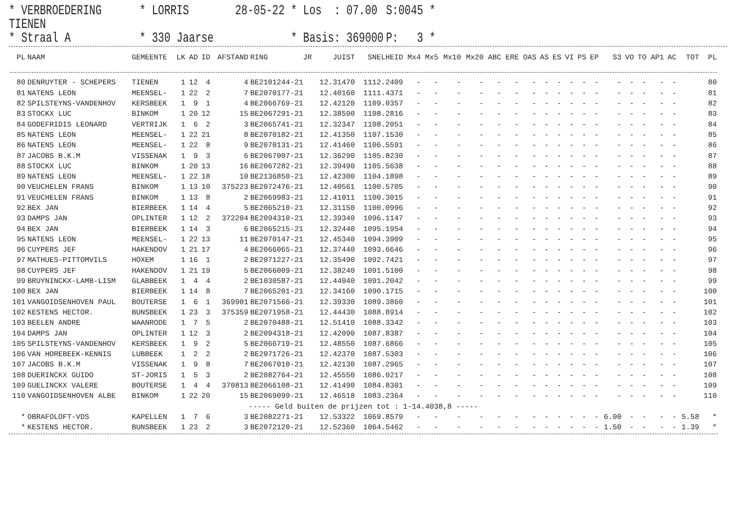* VERBROEDERING TIENEN
* LORRIS
28-05-22 * Los : 07.00
S:0045 *
* Straal A
* 330 Jaarse
* Basis: 369000
P: 3 *
| PL | NAAM | GEMEENTE | LK | AD | ID | AFSTAND | RING | JR | JUIST | SNELHEID | Mx4 | Mx5 | Mx10 | Mx20 | ABC | ERE | OAS | AS | ES | VI | PS | EP | S3 | VO | TO | AP1 | AC | TOT | PL |
| --- | --- | --- | --- | --- | --- | --- | --- | --- | --- | --- | --- | --- | --- | --- | --- | --- | --- | --- | --- | --- | --- | --- | --- | --- | --- | --- | --- | --- | --- |
| 80 | DENRUYTER - SCHEPERS | TIENEN | 1 | 12 | 4 | 4 | BE2101244-21 | | 12.31470 | 1112.2409 | - | - | - | - | - | - | - | - | - | - | - | - | - | - | - | - | - | | 80 |
| 81 | NATENS LEON | MEENSEL- | 1 | 22 | 2 | 7 | BE2070177-21 | | 12.40160 | 1111.4371 | - | - | - | - | - | - | - | - | - | - | - | - | - | - | - | - | - | | 81 |
| 82 | SPILSTEYNS-VANDENHOV | KERSBEEK | 1 | 9 | 1 | 4 | BE2066769-21 | | 12.42120 | 1109.0357 | - | - | - | - | - | - | - | - | - | - | - | - | - | - | - | - | - | | 82 |
| 83 | STOCKX LUC | BINKOM | 1 | 20 | 12 | 15 | BE2067291-21 | | 12.38590 | 1108.2816 | - | - | - | - | - | - | - | - | - | - | - | - | - | - | - | - | - | | 83 |
| 84 | GODEFRIDIS LEONARD | VERTRIJK | 1 | 6 | 2 | 3 | BE2065741-21 | | 12.32347 | 1108.2051 | - | - | - | - | - | - | - | - | - | - | - | - | - | - | - | - | - | | 84 |
| 85 | NATENS LEON | MEENSEL- | 1 | 22 | 21 | 8 | BE2070182-21 | | 12.41350 | 1107.1530 | - | - | - | - | - | - | - | - | - | - | - | - | - | - | - | - | - | | 85 |
| 86 | NATENS LEON | MEENSEL- | 1 | 22 | 8 | 9 | BE2070131-21 | | 12.41460 | 1106.5591 | - | - | - | - | - | - | - | - | - | - | - | - | - | - | - | - | - | | 86 |
| 87 | JACOBS B.K.M | VISSENAK | 1 | 9 | 3 | 6 | BE2067007-21 | | 12.36290 | 1105.8230 | - | - | - | - | - | - | - | - | - | - | - | - | - | - | - | - | - | | 87 |
| 88 | STOCKX LUC | BINKOM | 1 | 20 | 13 | 16 | BE2067282-21 | | 12.39490 | 1105.5638 | - | - | - | - | - | - | - | - | - | - | - | - | - | - | - | - | - | | 88 |
| 89 | NATENS LEON | MEENSEL- | 1 | 22 | 18 | 10 | BE2136850-21 | | 12.42300 | 1104.1898 | - | - | - | - | - | - | - | - | - | - | - | - | - | - | - | - | - | | 89 |
| 90 | VEUCHELEN FRANS | BINKOM | 1 | 13 | 10 | 375223 | BE2072476-21 | | 12.40561 | 1100.5705 | - | - | - | - | - | - | - | - | - | - | - | - | - | - | - | - | - | | 90 |
| 91 | VEUCHELEN FRANS | BINKOM | 1 | 13 | 8 | 2 | BE2069983-21 | | 12.41011 | 1100.3015 | - | - | - | - | - | - | - | - | - | - | - | - | - | - | - | - | - | | 91 |
| 92 | BEX JAN | BIERBEEK | 1 | 14 | 4 | 5 | BE2065210-21 | | 12.31150 | 1100.0996 | - | - | - | - | - | - | - | - | - | - | - | - | - | - | - | - | - | | 92 |
| 93 | DAMPS JAN | OPLINTER | 1 | 12 | 2 | 372204 | BE2094310-21 | | 12.39340 | 1096.1147 | - | - | - | - | - | - | - | - | - | - | - | - | - | - | - | - | - | | 93 |
| 94 | BEX JAN | BIERBEEK | 1 | 14 | 3 | 6 | BE2065215-21 | | 12.32440 | 1095.1954 | - | - | - | - | - | - | - | - | - | - | - | - | - | - | - | - | - | | 94 |
| 95 | NATENS LEON | MEENSEL- | 1 | 22 | 13 | 11 | BE2070147-21 | | 12.45340 | 1094.3909 | - | - | - | - | - | - | - | - | - | - | - | - | - | - | - | - | - | | 95 |
| 96 | CUYPERS JEF | HAKENDOV | 1 | 21 | 17 | 4 | BE2066065-21 | | 12.37440 | 1093.6646 | - | - | - | - | - | - | - | - | - | - | - | - | - | - | - | - | - | | 96 |
| 97 | MATHUES-PITTOMVILS | HOXEM | 1 | 16 | 1 | 2 | BE2071227-21 | | 12.35490 | 1092.7421 | - | - | - | - | - | - | - | - | - | - | - | - | - | - | - | - | - | | 97 |
| 98 | CUYPERS JEF | HAKENDOV | 1 | 21 | 19 | 5 | BE2066009-21 | | 12.38240 | 1091.5100 | - | - | - | - | - | - | - | - | - | - | - | - | - | - | - | - | - | | 98 |
| 99 | BRUYNINCKX-LAMB-LISM | GLABBEEK | 1 | 4 | 4 | 2 | BE1030587-21 | | 12.44040 | 1091.2042 | - | - | - | - | - | - | - | - | - | - | - | - | - | - | - | - | - | | 99 |
| 100 | BEX JAN | BIERBEEK | 1 | 14 | 8 | 7 | BE2065201-21 | | 12.34160 | 1090.1715 | - | - | - | - | - | - | - | - | - | - | - | - | - | - | - | - | - | | 100 |
| 101 | VANGOIDSENHOVEN PAUL | BOUTERSE | 1 | 6 | 1 | 369901 | BE2071566-21 | | 12.39330 | 1089.3860 | - | - | - | - | - | - | - | - | - | - | - | - | - | - | - | - | - | | 101 |
| 102 | KESTENS HECTOR. | BUNSBEEK | 1 | 23 | 3 | 375359 | BE2071958-21 | | 12.44430 | 1088.8914 | - | - | - | - | - | - | - | - | - | - | - | - | - | - | - | - | - | | 102 |
| 103 | BEELEN ANDRE | WAANRODE | 1 | 7 | 5 | 2 | BE2070488-21 | | 12.51410 | 1088.3342 | - | - | - | - | - | - | - | - | - | - | - | - | - | - | - | - | - | | 103 |
| 104 | DAMPS JAN | OPLINTER | 1 | 12 | 3 | 2 | BE2094318-21 | | 12.42090 | 1087.8387 | - | - | - | - | - | - | - | - | - | - | - | - | - | - | - | - | - | | 104 |
| 105 | SPILSTEYNS-VANDENHOV | KERSBEEK | 1 | 9 | 2 | 5 | BE2066719-21 | | 12.48550 | 1087.6866 | - | - | - | - | - | - | - | - | - | - | - | - | - | - | - | - | - | | 105 |
| 106 | VAN HOREBEEK-KENNIS | LUBBEEK | 1 | 2 | 2 | 2 | BE2071726-21 | | 12.42370 | 1087.5303 | - | - | - | - | - | - | - | - | - | - | - | - | - | - | - | - | - | | 106 |
| 107 | JACOBS B.K.M | VISSENAK | 1 | 9 | 8 | 7 | BE2067010-21 | | 12.42130 | 1087.2965 | - | - | - | - | - | - | - | - | - | - | - | - | - | - | - | - | - | | 107 |
| 108 | DUERINCKX GUIDO | ST-JORIS | 1 | 5 | 3 | 2 | BE2082764-21 | | 12.45550 | 1086.0217 | - | - | - | - | - | - | - | - | - | - | - | - | - | - | - | - | - | | 108 |
| 109 | GUELINCKX VALERE | BOUTERSE | 1 | 4 | 4 | 370813 | BE2066108-21 | | 12.41490 | 1084.8301 | - | - | - | - | - | - | - | - | - | - | - | - | - | - | - | - | - | | 109 |
| 110 | VANGOIDSENHOVEN ALBE | BINKOM | 1 | 22 | 20 | 15 | BE2069099-21 | | 12.46518 | 1083.2364 | - | - | - | - | - | - | - | - | - | - | - | - | - | - | - | - | - | | 110 |
| ----- Geld buiten de prijzen tot : 1-14.4038,8 ----- | | | | | | | | | | | | | | | | | | | | | | | | | | | | | |
| * | OBRAFOLOFT-VDS | KAPELLEN | 1 | 7 | 6 | 3 | BE2082271-21 | | 12.53322 | 1069.8579 | - | - | - | - | - | - | - | - | - | - | - | - | 6.00 | - | - | - | - | 5.58 | * |
| * | KESTENS HECTOR. | BUNSBEEK | 1 | 23 | 2 | 3 | BE2072120-21 | | 12.52360 | 1064.5462 | - | - | - | - | - | - | - | - | - | - | - | - | 1.50 | - | - | - | - | 1.39 | * |